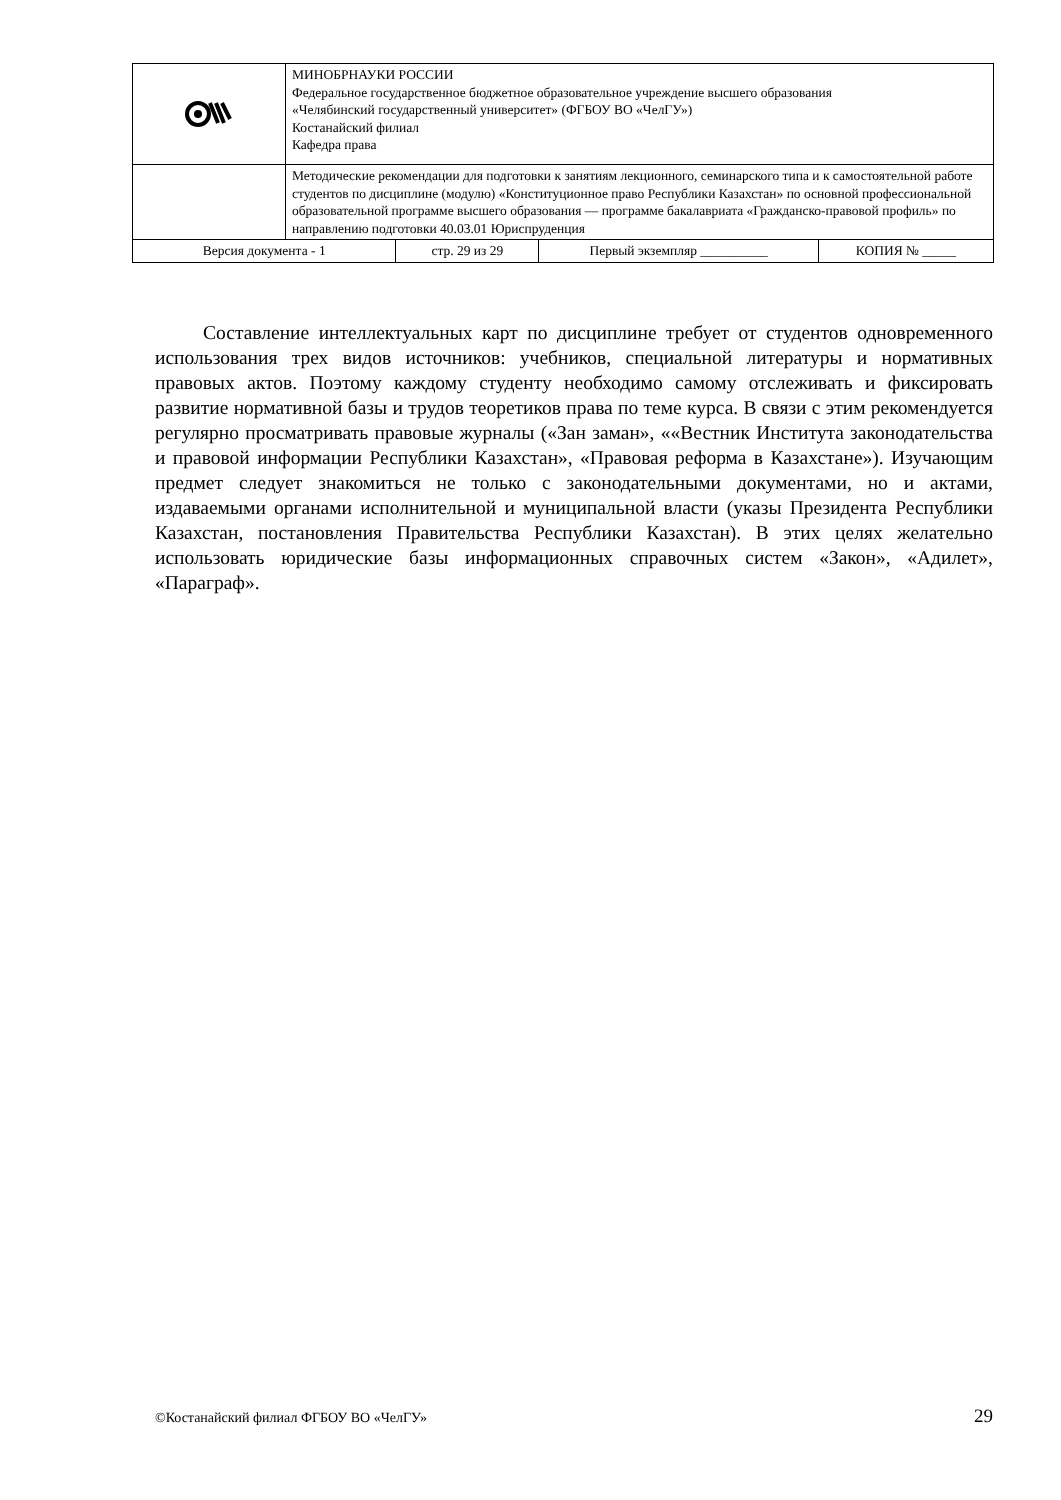| | МИНОБРНАУКИ РОССИИ Федеральное государственное бюджетное образовательное учреждение высшего образования «Челябинский государственный университет» (ФГБОУ ВО «ЧелГУ») Костанайский филиал Кафедра права | | | |
| | Методические рекомендации для подготовки к занятиям лекционного, семинарского типа и к самостоятельной работе студентов по дисциплине (модулю) «Конституционное право Республики Казахстан» по основной профессиональной образовательной программе высшего образования — программе бакалавриата «Гражданско-правовой профиль» по направлению подготовки 40.03.01 Юриспруденция | | | |
| Версия документа - 1 | | стр. 29 из 29 | Первый экземпляр __________ | КОПИЯ № _____ |
Составление интеллектуальных карт по дисциплине требует от студентов одновременного использования трех видов источников: учебников, специальной литературы и нормативных правовых актов. Поэтому каждому студенту необходимо самому отслеживать и фиксировать развитие нормативной базы и трудов теоретиков права по теме курса. В связи с этим рекомендуется регулярно просматривать правовые журналы («Зан заман», ««Вестник Института законодательства и правовой информации Республики Казахстан», «Правовая реформа в Казахстане»). Изучающим предмет следует знакомиться не только с законодательными документами, но и актами, издаваемыми органами исполнительной и муниципальной власти (указы Президента Республики Казахстан, постановления Правительства Республики Казахстан). В этих целях желательно использовать юридические базы информационных справочных систем «Закон», «Адилет», «Параграф».
©Костанайский филиал ФГБОУ ВО «ЧелГУ» 29